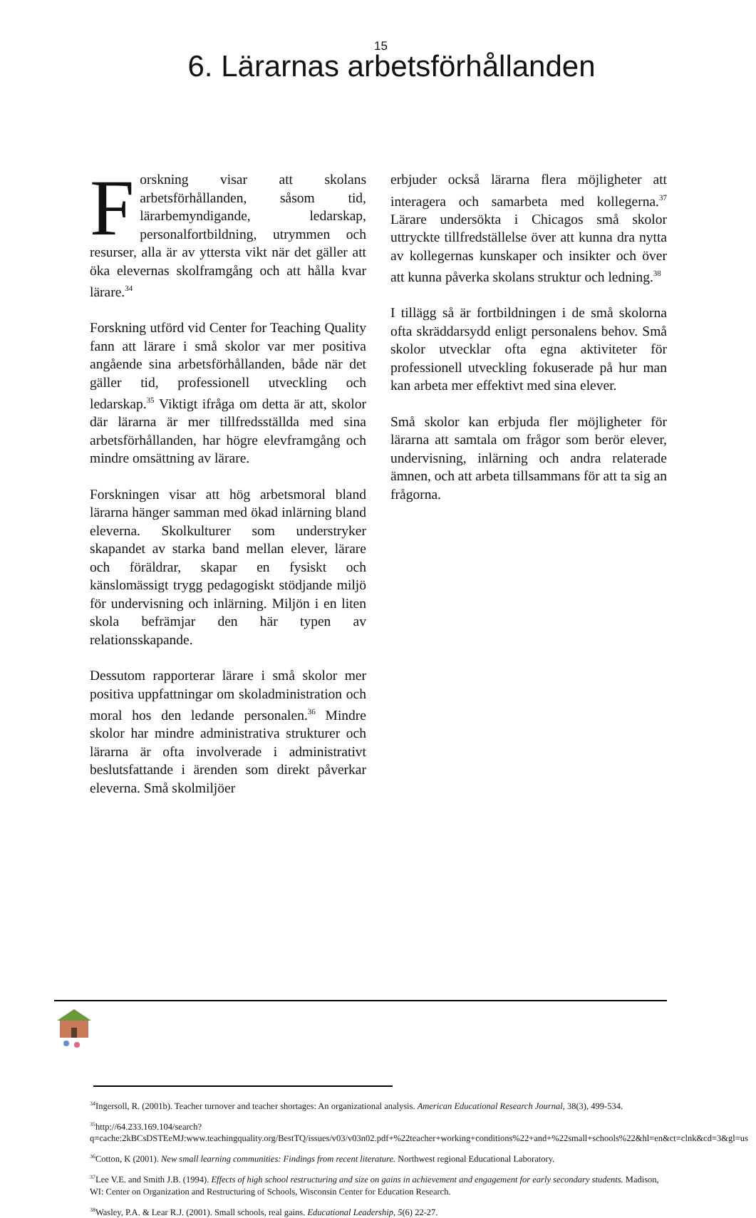15
6. Lärarnas arbetsförhållanden
Forskning visar att skolans arbetsförhållanden, såsom tid, lärarbemyndigande, ledarskap, personalfortbildning, utrymmen och resurser, alla är av yttersta vikt när det gäller att öka elevernas skolframgång och att hålla kvar lärare.<sup>34</sup>
Forskning utförd vid Center for Teaching Quality fann att lärare i små skolor var mer positiva angående sina arbetsförhållanden, både när det gäller tid, professionell utveckling och ledarskap.<sup>35</sup> Viktigt ifråga om detta är att, skolor där lärarna är mer tillfredsställda med sina arbetsförhållanden, har högre elevframgång och mindre omsättning av lärare.
Forskningen visar att hög arbetsmoral bland lärarna hänger samman med ökad inlärning bland eleverna. Skolkulturer som understryker skapandet av starka band mellan elever, lärare och föräldrar, skapar en fysiskt och känslomässigt trygg pedagogiskt stödjande miljö för undervisning och inlärning. Miljön i en liten skola befrämjar den här typen av relationsskapande.
Dessutom rapporterar lärare i små skolor mer positiva uppfattningar om skoladministration och moral hos den ledande personalen.<sup>36</sup> Mindre skolor har mindre administrativa strukturer och lärarna är ofta involverade i administrativt beslutsfattande i ärenden som direkt påverkar eleverna. Små skolmiljöer
erbjuder också lärarna flera möjligheter att interagera och samarbeta med kollegerna.<sup>37</sup> Lärare undersökta i Chicagos små skolor uttryckte tillfredställelse över att kunna dra nytta av kollegernas kunskaper och insikter och över att kunna påverka skolans struktur och ledning.<sup>38</sup>
I tillägg så är fortbildningen i de små skolorna ofta skräddarsydd enligt personalens behov. Små skolor utvecklar ofta egna aktiviteter för professionell utveckling fokuserade på hur man kan arbeta mer effektivt med sina elever.
Små skolor kan erbjuda fler möjligheter för lärarna att samtala om frågor som berör elever, undervisning, inlärning och andra relaterade ämnen, och att arbeta tillsammans för att ta sig an frågorna.
<sup>34</sup> Ingersoll, R. (2001b). Teacher turnover and teacher shortages: An organizational analysis. American Educational Research Journal, 38(3), 499-534.
<sup>35</sup> http://64.233.169.104/search?q=cache:2kBCsDSTEeMJ:www.teachingquality.org/BestTQ/issues/v03/v03n02.pdf+%22teacher+working+conditions%22+and+%22small+schools%22&hl=en&ct=clnk&cd=3&gl=us
<sup>36</sup> Cotton, K (2001). New small learning communities: Findings from recent literature. Northwest regional Educational Laboratory.
<sup>37</sup> Lee V.E. and Smith J.B. (1994). Effects of high school restructuring and size on gains in achievement and engagement for early secondary students. Madison, WI: Center on Organization and Restructuring of Schools, Wisconsin Center for Education Research.
<sup>38</sup> Wasley, P.A. & Lear R.J. (2001). Small schools, real gains. Educational Leadership, 5(6) 22-27.